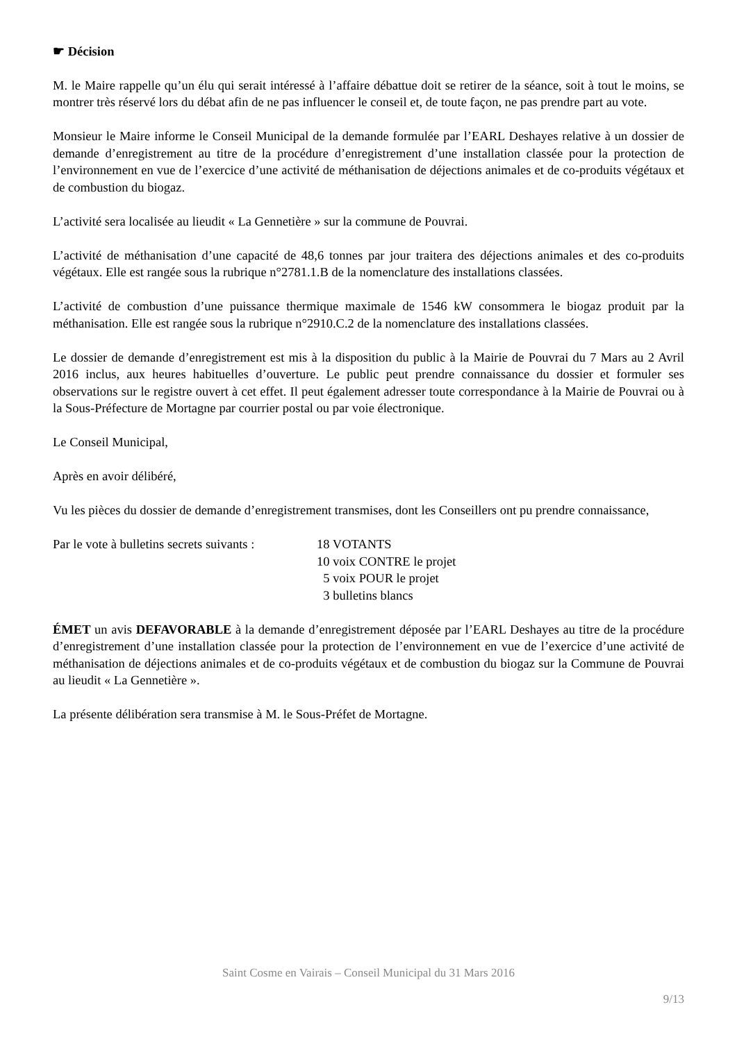☛ Décision
M. le Maire rappelle qu’un élu qui serait intéressé à l’affaire débattue doit se retirer de la séance, soit à tout le moins, se montrer très réservé lors du débat afin de ne pas influencer le conseil et, de toute façon, ne pas prendre part au vote.
Monsieur le Maire informe le Conseil Municipal de la demande formulée par l’EARL Deshayes relative à un dossier de demande d’enregistrement au titre de la procédure d’enregistrement d’une installation classée pour la protection de l’environnement en vue de l’exercice d’une activité de méthanisation de déjections animales et de co-produits végétaux et de combustion du biogaz.
L’activité sera localisée au lieudit « La Gennetière » sur la commune de Pouvrai.
L’activité de méthanisation d’une capacité de 48,6 tonnes par jour traitera des déjections animales et des co-produits végétaux. Elle est rangée sous la rubrique n°2781.1.B de la nomenclature des installations classées.
L’activité de combustion d’une puissance thermique maximale de 1546 kW consommera le biogaz produit par la méthanisation. Elle est rangée sous la rubrique n°2910.C.2 de la nomenclature des installations classées.
Le dossier de demande d’enregistrement est mis à la disposition du public à la Mairie de Pouvrai du 7 Mars au 2 Avril 2016 inclus, aux heures habituelles d’ouverture. Le public peut prendre connaissance du dossier et formuler ses observations sur le registre ouvert à cet effet. Il peut également adresser toute correspondance à la Mairie de Pouvrai ou à la Sous-Préfecture de Mortagne par courrier postal ou par voie électronique.
Le Conseil Municipal,
Après en avoir délibéré,
Vu les pièces du dossier de demande d’enregistrement transmises, dont les Conseillers ont pu prendre connaissance,
Par le vote à bulletins secrets suivants :
18 VOTANTS
10 voix CONTRE le projet
5 voix POUR le projet
3 bulletins blancs
ÉMET un avis DEFAVORABLE à la demande d’enregistrement déposée par l’EARL Deshayes au titre de la procédure d’enregistrement d’une installation classée pour la protection de l’environnement en vue de l’exercice d’une activité de méthanisation de déjections animales et de co-produits végétaux et de combustion du biogaz sur la Commune de Pouvrai au lieudit « La Gennetière ».
La présente délibération sera transmise à M. le Sous-Préfet de Mortagne.
Saint Cosme en Vairais – Conseil Municipal du 31 Mars 2016
9/13